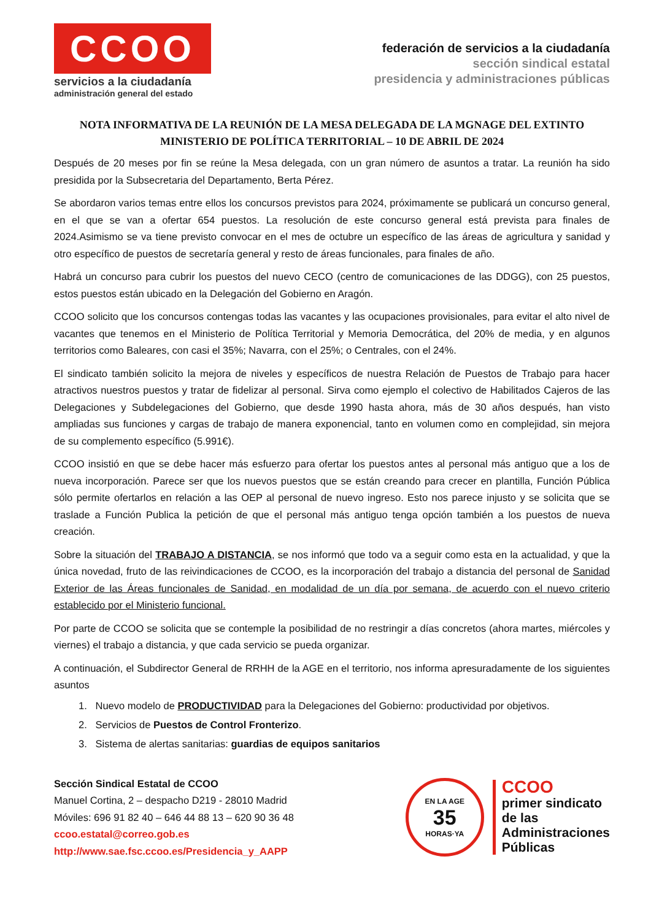CCOO
servicios a la ciudadanía
administración general del estado
federación de servicios a la ciudadanía
sección sindical estatal
presidencia y administraciones públicas
NOTA INFORMATIVA DE LA REUNIÓN DE LA MESA DELEGADA DE LA MGNAGE DEL EXTINTO MINISTERIO DE POLÍTICA TERRITORIAL – 10 DE ABRIL DE 2024
Después de 20 meses por fin se reúne la Mesa delegada, con un gran número de asuntos a tratar. La reunión ha sido presidida por la Subsecretaria del Departamento, Berta Pérez.
Se abordaron varios temas entre ellos los concursos previstos para 2024, próximamente se publicará un concurso general, en el que se van a ofertar 654 puestos. La resolución de este concurso general está prevista para finales de 2024.Asimismo se va tiene previsto convocar en el mes de octubre un específico de las áreas de agricultura y sanidad y otro específico de puestos de secretaría general y resto de áreas funcionales, para finales de año.
Habrá un concurso para cubrir los puestos del nuevo CECO (centro de comunicaciones de las DDGG), con 25 puestos, estos puestos están ubicado en la Delegación del Gobierno en Aragón.
CCOO solicito que los concursos contengas todas las vacantes y las ocupaciones provisionales, para evitar el alto nivel de vacantes que tenemos en el Ministerio de Política Territorial y Memoria Democrática, del 20% de media, y en algunos territorios como Baleares, con casi el 35%; Navarra, con el 25%; o Centrales, con el 24%.
El sindicato también solicito la mejora de niveles y específicos de nuestra Relación de Puestos de Trabajo para hacer atractivos nuestros puestos y tratar de fidelizar al personal. Sirva como ejemplo el colectivo de Habilitados Cajeros de las Delegaciones y Subdelegaciones del Gobierno, que desde 1990 hasta ahora, más de 30 años después, han visto ampliadas sus funciones y cargas de trabajo de manera exponencial, tanto en volumen como en complejidad, sin mejora de su complemento específico (5.991€).
CCOO insistió en que se debe hacer más esfuerzo para ofertar los puestos antes al personal más antiguo que a los de nueva incorporación. Parece ser que los nuevos puestos que se están creando para crecer en plantilla, Función Pública sólo permite ofertarlos en relación a las OEP al personal de nuevo ingreso. Esto nos parece injusto y se solicita que se traslade a Función Publica la petición de que el personal más antiguo tenga opción también a los puestos de nueva creación.
Sobre la situación del TRABAJO A DISTANCIA, se nos informó que todo va a seguir como esta en la actualidad, y que la única novedad, fruto de las reivindicaciones de CCOO, es la incorporación del trabajo a distancia del personal de Sanidad Exterior de las Áreas funcionales de Sanidad, en modalidad de un día por semana, de acuerdo con el nuevo criterio establecido por el Ministerio funcional.
Por parte de CCOO se solicita que se contemple la posibilidad de no restringir a días concretos (ahora martes, miércoles y viernes) el trabajo a distancia, y que cada servicio se pueda organizar.
A continuación, el Subdirector General de RRHH de la AGE en el territorio, nos informa apresuradamente de los siguientes asuntos
1. Nuevo modelo de PRODUCTIVIDAD para la Delegaciones del Gobierno: productividad por objetivos.
2. Servicios de Puestos de Control Fronterizo.
3. Sistema de alertas sanitarias: guardias de equipos sanitarios
Sección Sindical Estatal de CCOO
Manuel Cortina, 2 – despacho D219 - 28010 Madrid
Móviles: 696 91 82 40 – 646 44 88 13 – 620 90 36 48
ccoo.estatal@correo.gob.es
http://www.sae.fsc.ccoo.es/Presidencia_y_AAPP
EN LA AGE
35
HORAS·YA
CCOO
primer sindicato
de las
Administraciones
Públicas